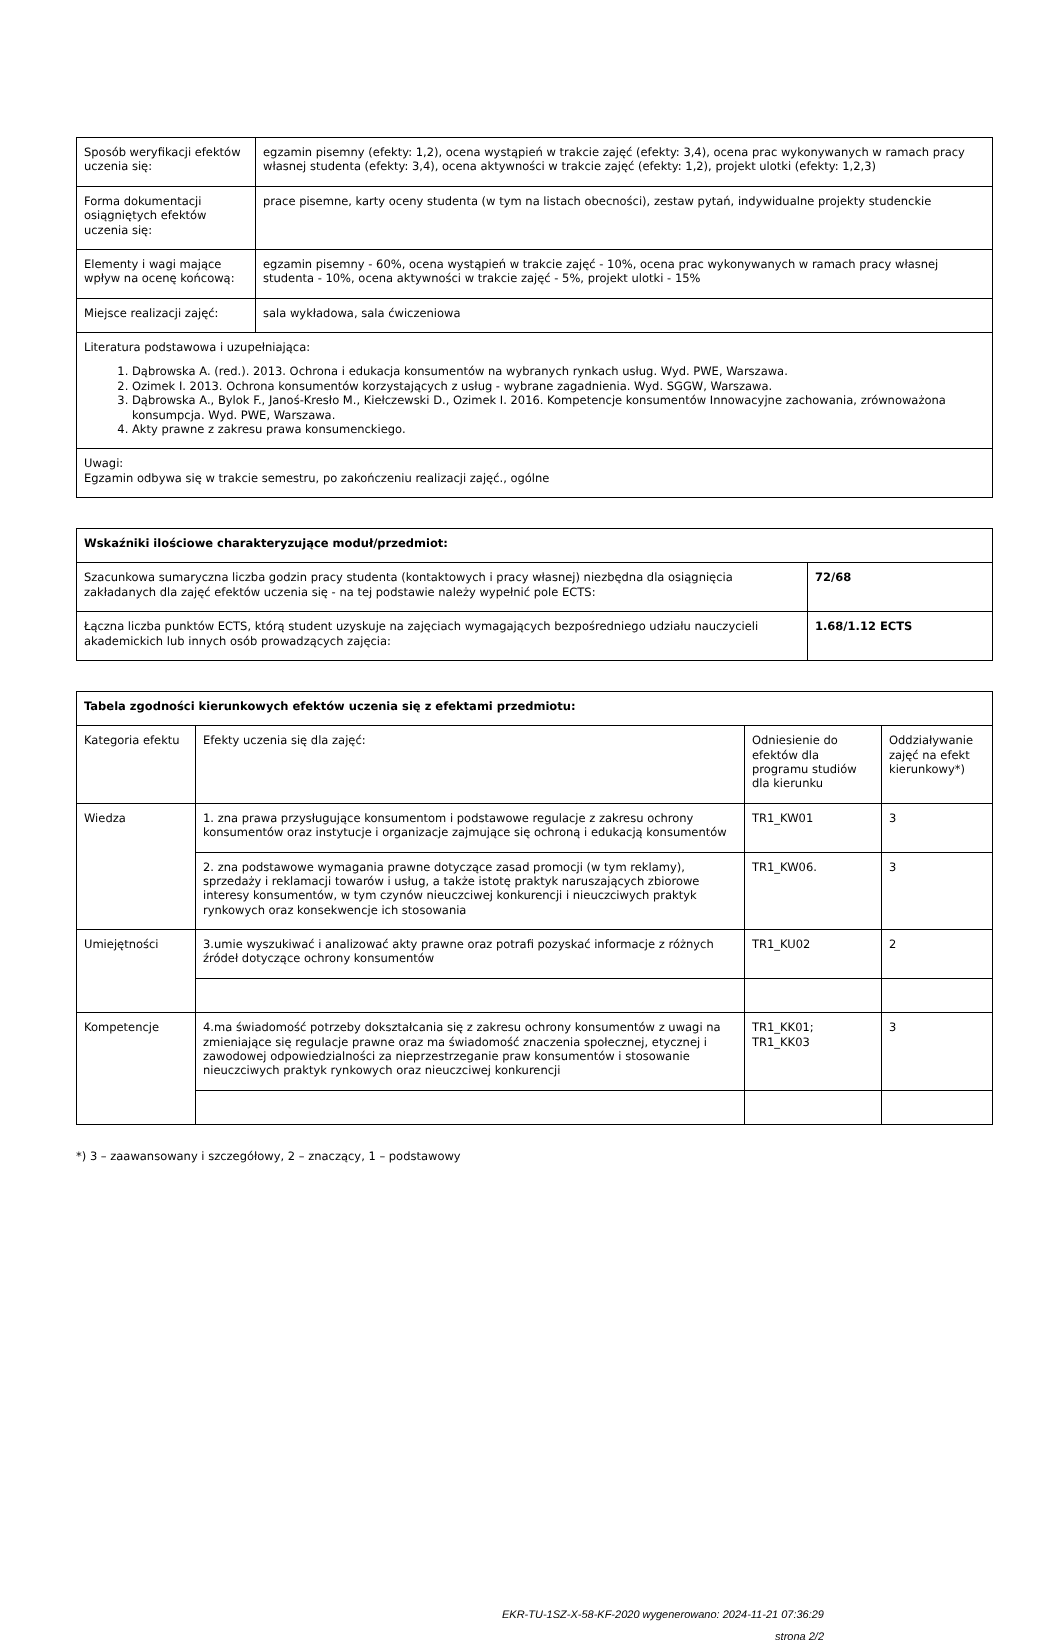| Sposób weryfikacji efektów uczenia się: | egzamin pisemny (efekty: 1,2), ocena wystąpień w trakcie zajęć (efekty: 3,4), ocena prac wykonywanych w ramach pracy własnej studenta (efekty: 3,4), ocena aktywności w trakcie zajęć (efekty: 1,2), projekt ulotki (efekty: 1,2,3) |
| Forma dokumentacji osiągniętych efektów uczenia się: | prace pisemne, karty oceny studenta (w tym na listach obecności), zestaw pytań, indywidualne projekty studenckie |
| Elementy i wagi mające wpływ na ocenę końcową: | egzamin pisemny - 60%, ocena wystąpień w trakcie zajęć - 10%, ocena prac wykonywanych w ramach pracy własnej studenta - 10%, ocena aktywności w trakcie zajęć - 5%, projekt ulotki - 15% |
| Miejsce realizacji zajęć: | sala wykładowa, sala ćwiczeniowa |
| Literatura podstawowa i uzupełniająca: 1. Dąbrowska A. (red.). 2013. Ochrona i edukacja konsumentów na wybranych rynkach usług. Wyd. PWE, Warszawa. 2. Ozimek I. 2013. Ochrona konsumentów korzystających z usług - wybrane zagadnienia. Wyd. SGGW, Warszawa. 3. Dąbrowska A., Bylok F., Janoś-Kresło M., Kiełczewski D., Ozimek I. 2016. Kompetencje konsumentów Innowacyjne zachowania, zrównoważona konsumpcja. Wyd. PWE, Warszawa. 4. Akty prawne z zakresu prawa konsumenckiego. | |
| Uwagi: Egzamin odbywa się w trakcie semestru, po zakończeniu realizacji zajęć., ogólne | |
| Wskaźniki ilościowe charakteryzujące moduł/przedmiot: | |
| --- | --- |
| Szacunkowa sumaryczna liczba godzin pracy studenta (kontaktowych i pracy własnej) niezbędna dla osiągnięcia zakładanych dla zajęć efektów uczenia się - na tej podstawie należy wypełnić pole ECTS: | 72/68 |
| Łączna liczba punktów ECTS, którą student uzyskuje na zajęciach wymagających bezpośredniego udziału nauczycieli akademickich lub innych osób prowadzących zajęcia: | 1.68/1.12 ECTS |
| Tabela zgodności kierunkowych efektów uczenia się z efektami przedmiotu: | | | |
| --- | --- | --- | --- |
| Kategoria efektu | Efekty uczenia się dla zajęć: | Odniesienie do efektów dla programu studiów dla kierunku | Oddziaływanie zajęć na efekt kierunkowy*) |
| Wiedza | 1. zna prawa przysługujące konsumentom i podstawowe regulacje z zakresu ochrony konsumentów oraz instytucje i organizacje zajmujące się ochroną i edukacją konsumentów | TR1_KW01 | 3 |
| | 2. zna podstawowe wymagania prawne dotyczące zasad promocji (w tym reklamy), sprzedaży i reklamacji towarów i usług, a także istotę praktyk naruszających zbiorowe interesy konsumentów, w tym czynów nieuczciwej konkurencji i nieuczciwych praktyk rynkowych oraz konsekwencje ich stosowania | TR1_KW06. | 3 |
| Umiejętności | 3.umie wyszukiwać i analizować akty prawne oraz potrafi pozyskać informacje z różnych źródeł dotyczące ochrony konsumentów | TR1_KU02 | 2 |
| Kompetencje | 4.ma świadomość potrzeby dokształcania się z zakresu ochrony konsumentów z uwagi na zmieniające się regulacje prawne oraz ma świadomość znaczenia społecznej, etycznej i zawodowej odpowiedzialności za nieprzestrzeganie praw konsumentów i stosowanie nieuczciwych praktyk rynkowych oraz nieuczciwej konkurencji | TR1_KK01; TR1_KK03 | 3 |
*) 3 – zaawansowany i szczegółowy, 2 – znaczący, 1 – podstawowy
EKR-TU-1SZ-X-58-KF-2020 wygenerowano: 2024-11-21 07:36:29
strona 2/2